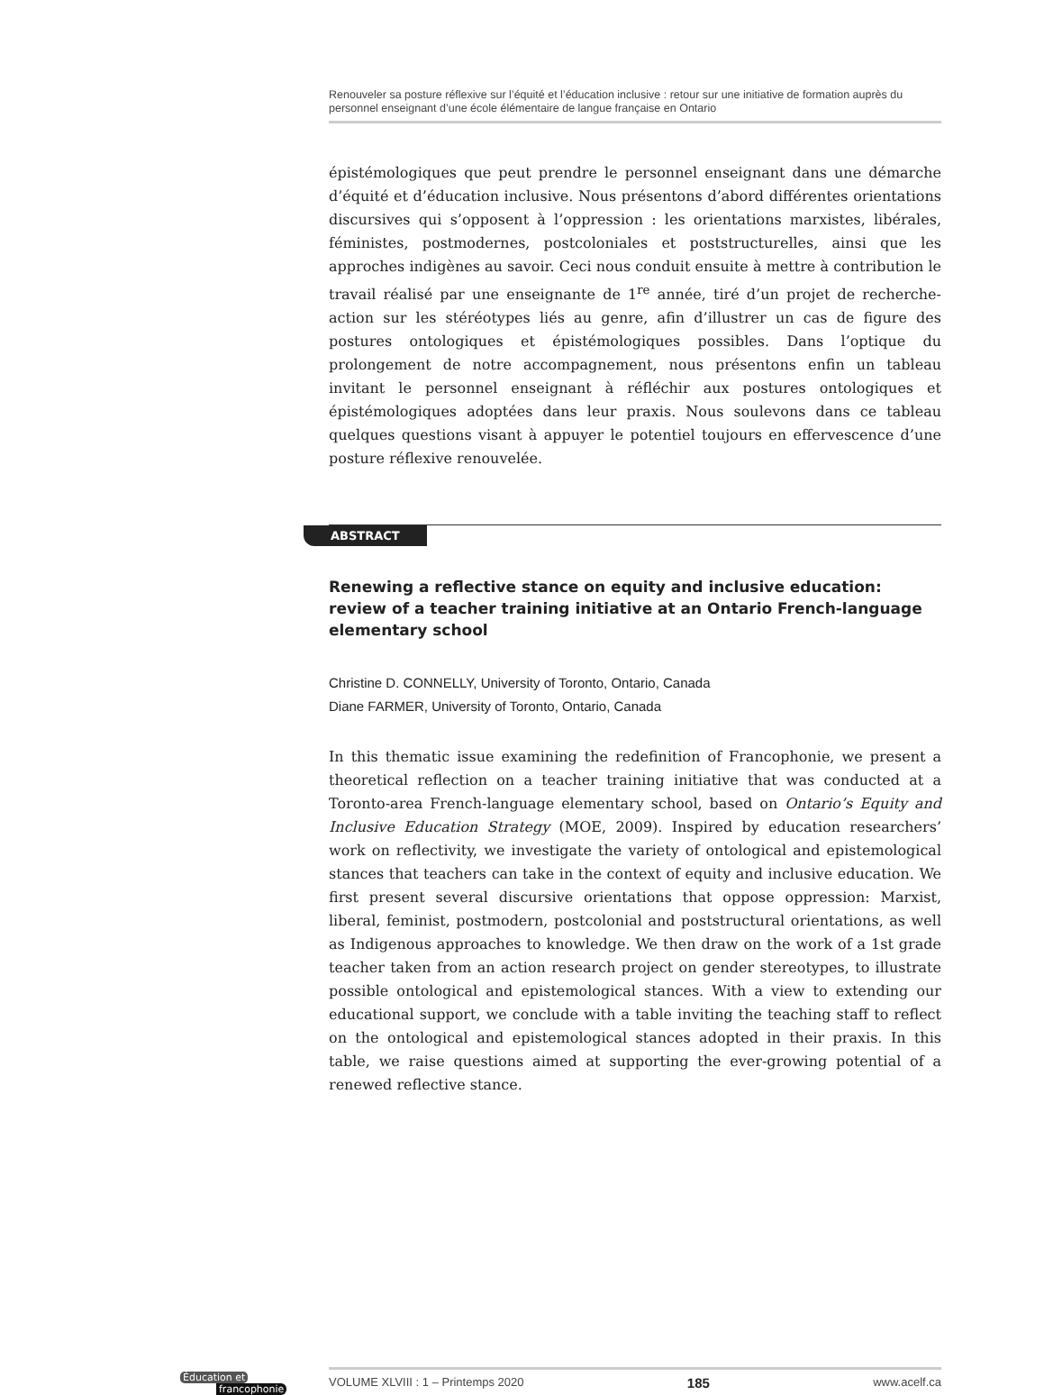Renouveler sa posture réflexive sur l’équité et l’éducation inclusive : retour sur une initiative de formation auprès du personnel enseignant d’une école élémentaire de langue française en Ontario
épistémologiques que peut prendre le personnel enseignant dans une démarche d’équité et d’éducation inclusive. Nous présentons d’abord différentes orientations discursives qui s’opposent à l’oppression : les orientations marxistes, libérales, féministes, postmodernes, postcoloniales et poststructurelles, ainsi que les approches indigènes au savoir. Ceci nous conduit ensuite à mettre à contribution le travail réalisé par une enseignante de 1<sup>re</sup> année, tiré d’un projet de recherche-action sur les stéréotypes liés au genre, afin d’illustrer un cas de figure des postures ontologiques et épistémologiques possibles. Dans l’optique du prolongement de notre accompagnement, nous présentons enfin un tableau invitant le personnel enseignant à réfléchir aux postures ontologiques et épistémologiques adoptées dans leur praxis. Nous soulevons dans ce tableau quelques questions visant à appuyer le potentiel toujours en effervescence d’une posture réflexive renouvelée.
ABSTRACT
Renewing a reflective stance on equity and inclusive education: review of a teacher training initiative at an Ontario French-language elementary school
Christine D. CONNELLY, University of Toronto, Ontario, Canada
Diane FARMER, University of Toronto, Ontario, Canada
In this thematic issue examining the redefinition of Francophonie, we present a theoretical reflection on a teacher training initiative that was conducted at a Toronto-area French-language elementary school, based on Ontario’s Equity and Inclusive Education Strategy (MOE, 2009). Inspired by education researchers’ work on reflectivity, we investigate the variety of ontological and epistemological stances that teachers can take in the context of equity and inclusive education. We first present several discursive orientations that oppose oppression: Marxist, liberal, feminist, postmodern, postcolonial and poststructural orientations, as well as Indigenous approaches to knowledge. We then draw on the work of a 1st grade teacher taken from an action research project on gender stereotypes, to illustrate possible ontological and epistemological stances. With a view to extending our educational support, we conclude with a table inviting the teaching staff to reflect on the ontological and epistemological stances adopted in their praxis. In this table, we raise questions aimed at supporting the ever-growing potential of a renewed reflective stance.
Éducation et
francophonie
VOLUME XLVIII : 1 – Printemps 2020 185 www.acelf.ca